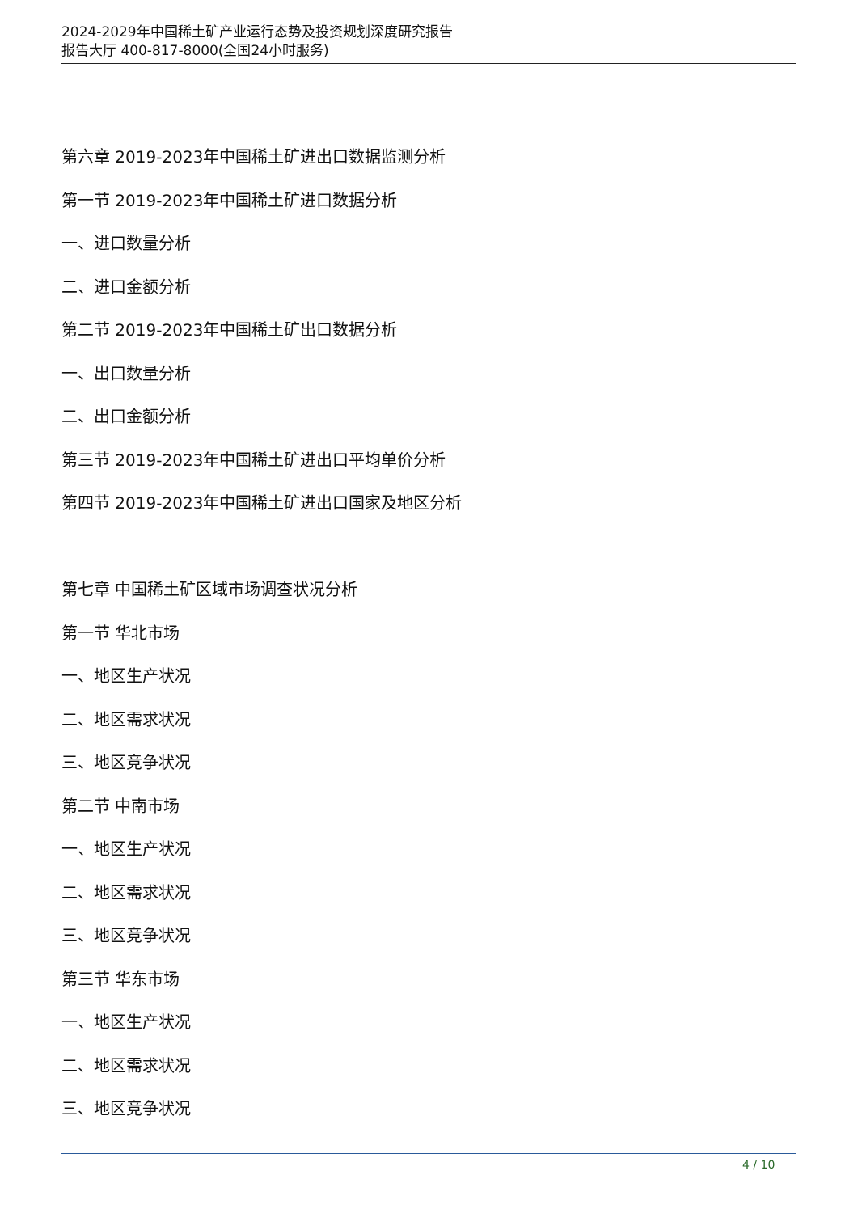2024-2029年中国稀土矿产业运行态势及投资规划深度研究报告
报告大厅 400-817-8000(全国24小时服务)
第六章 2019-2023年中国稀土矿进出口数据监测分析
第一节 2019-2023年中国稀土矿进口数据分析
一、进口数量分析
二、进口金额分析
第二节 2019-2023年中国稀土矿出口数据分析
一、出口数量分析
二、出口金额分析
第三节 2019-2023年中国稀土矿进出口平均单价分析
第四节 2019-2023年中国稀土矿进出口国家及地区分析
第七章 中国稀土矿区域市场调查状况分析
第一节 华北市场
一、地区生产状况
二、地区需求状况
三、地区竞争状况
第二节 中南市场
一、地区生产状况
二、地区需求状况
三、地区竞争状况
第三节 华东市场
一、地区生产状况
二、地区需求状况
三、地区竞争状况
4 / 10